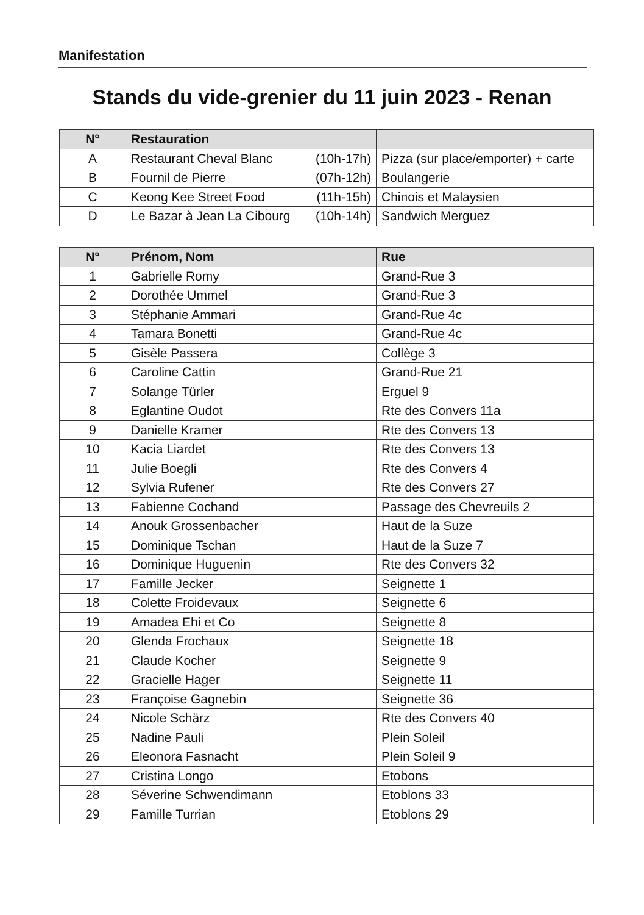Manifestation
Stands du vide-grenier du 11 juin 2023 - Renan
| N° | Restauration | |
| --- | --- | --- |
| A | Restaurant Cheval Blanc (10h-17h) | Pizza (sur place/emporter) + carte |
| B | Fournil de Pierre (07h-12h) | Boulangerie |
| C | Keong Kee Street Food (11h-15h) | Chinois et Malaysien |
| D | Le Bazar à Jean La Cibourg (10h-14h) | Sandwich Merguez |
| N° | Prénom, Nom | Rue |
| --- | --- | --- |
| 1 | Gabrielle Romy | Grand-Rue 3 |
| 2 | Dorothée Ummel | Grand-Rue 3 |
| 3 | Stéphanie Ammari | Grand-Rue 4c |
| 4 | Tamara Bonetti | Grand-Rue 4c |
| 5 | Gisèle Passera | Collège 3 |
| 6 | Caroline Cattin | Grand-Rue 21 |
| 7 | Solange Türler | Erguel 9 |
| 8 | Eglantine Oudot | Rte des Convers 11a |
| 9 | Danielle Kramer | Rte des Convers 13 |
| 10 | Kacia Liardet | Rte des Convers 13 |
| 11 | Julie Boegli | Rte des Convers 4 |
| 12 | Sylvia Rufener | Rte des Convers 27 |
| 13 | Fabienne Cochand | Passage des Chevreuils 2 |
| 14 | Anouk Grossenbacher | Haut de la Suze |
| 15 | Dominique Tschan | Haut de la Suze 7 |
| 16 | Dominique Huguenin | Rte des Convers 32 |
| 17 | Famille Jecker | Seignette 1 |
| 18 | Colette Froidevaux | Seignette 6 |
| 19 | Amadea Ehi et Co | Seignette 8 |
| 20 | Glenda Frochaux | Seignette 18 |
| 21 | Claude Kocher | Seignette 9 |
| 22 | Gracielle Hager | Seignette 11 |
| 23 | Françoise Gagnebin | Seignette 36 |
| 24 | Nicole Schärz | Rte des Convers 40 |
| 25 | Nadine Pauli | Plein Soleil |
| 26 | Eleonora Fasnacht | Plein Soleil 9 |
| 27 | Cristina Longo | Etobons |
| 28 | Séverine Schwendimann | Etoblons 33 |
| 29 | Famille Turrian | Etoblons 29 |